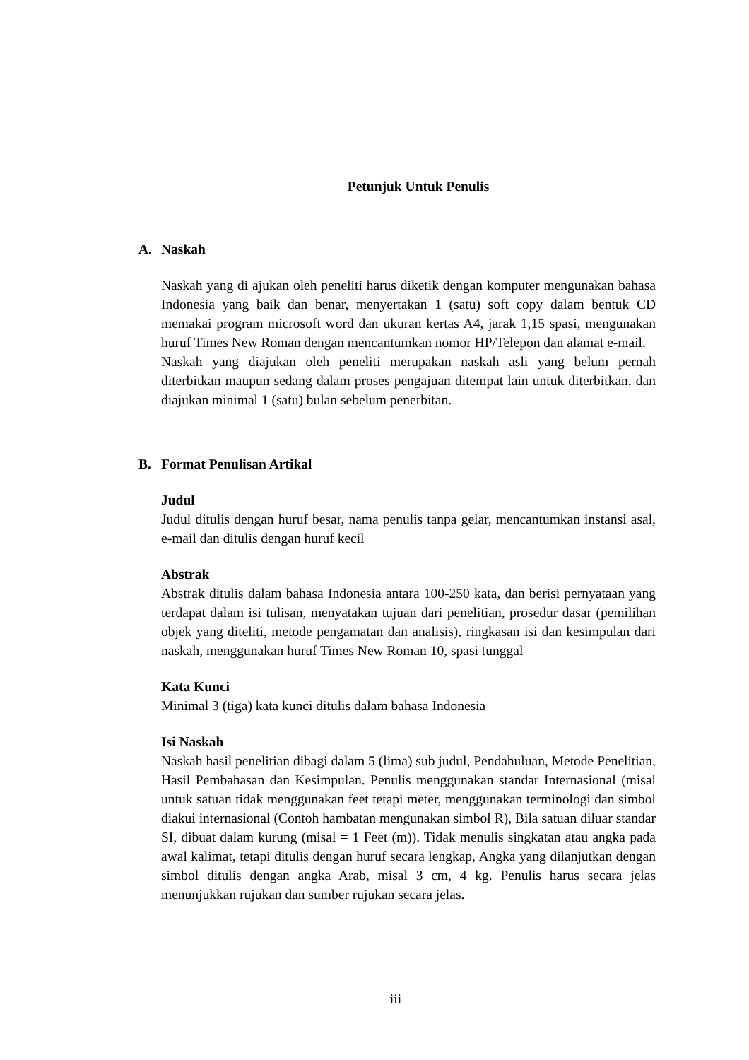Petunjuk Untuk Penulis
A. Naskah
Naskah yang di ajukan oleh peneliti harus diketik dengan komputer mengunakan bahasa Indonesia yang baik dan benar, menyertakan 1 (satu) soft copy dalam bentuk CD memakai program microsoft word dan ukuran kertas A4, jarak 1,15 spasi, mengunakan huruf Times New Roman dengan mencantumkan nomor HP/Telepon dan alamat e-mail.
Naskah yang diajukan oleh peneliti merupakan naskah asli yang belum pernah diterbitkan maupun sedang dalam proses pengajuan ditempat lain untuk diterbitkan, dan diajukan minimal 1 (satu) bulan sebelum penerbitan.
B. Format Penulisan Artikal
Judul
Judul ditulis dengan huruf besar, nama penulis tanpa gelar, mencantumkan instansi asal, e-mail dan ditulis dengan huruf kecil
Abstrak
Abstrak ditulis dalam bahasa Indonesia antara 100-250 kata, dan berisi pernyataan yang terdapat dalam isi tulisan, menyatakan tujuan dari penelitian, prosedur dasar (pemilihan objek yang diteliti, metode pengamatan dan analisis), ringkasan isi dan kesimpulan dari naskah, menggunakan huruf Times New Roman 10, spasi tunggal
Kata Kunci
Minimal 3 (tiga) kata kunci ditulis dalam bahasa Indonesia
Isi Naskah
Naskah hasil penelitian dibagi dalam 5 (lima) sub judul, Pendahuluan, Metode Penelitian, Hasil Pembahasan dan Kesimpulan. Penulis menggunakan standar Internasional (misal untuk satuan tidak menggunakan feet tetapi meter, menggunakan terminologi dan simbol diakui internasional (Contoh hambatan mengunakan simbol R), Bila satuan diluar standar SI, dibuat dalam kurung (misal = 1 Feet (m)). Tidak menulis singkatan atau angka pada awal kalimat, tetapi ditulis dengan huruf secara lengkap, Angka yang dilanjutkan dengan simbol ditulis dengan angka Arab, misal 3 cm, 4 kg. Penulis harus secara jelas menunjukkan rujukan dan sumber rujukan secara jelas.
iii